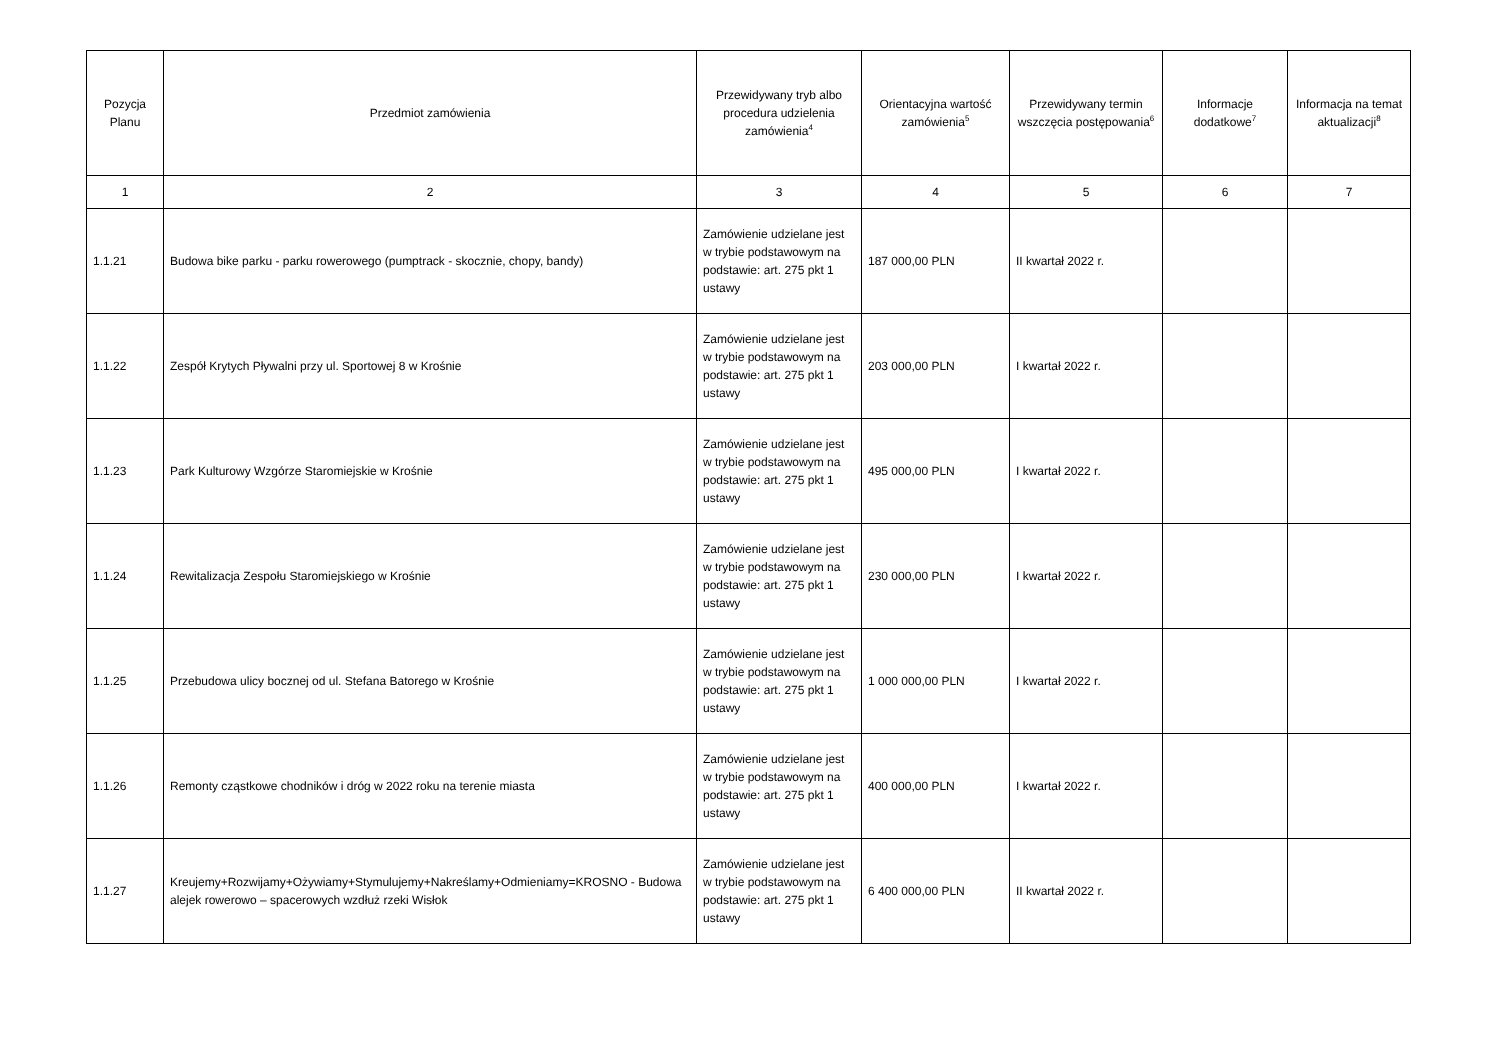| Pozycja Planu | Przedmiot zamówienia | Przewidywany tryb albo procedura udzielenia zamówienia<sup>4</sup> | Orientacyjna wartość zamówienia<sup>5</sup> | Przewidywany termin wszczęcia postępowania<sup>6</sup> | Informacje dodatkowe<sup>7</sup> | Informacja na temat aktualizacji<sup>8</sup> |
| --- | --- | --- | --- | --- | --- | --- |
| 1 | 2 | 3 | 4 | 5 | 6 | 7 |
| 1.1.21 | Budowa bike parku - parku rowerowego (pumptrack - skocznie, chopy, bandy) | Zamówienie udzielane jest w trybie podstawowym na podstawie: art. 275 pkt 1 ustawy | 187 000,00 PLN | II kwartał 2022 r. | | |
| 1.1.22 | Zespół Krytych Pływalni przy ul. Sportowej 8 w Krośnie | Zamówienie udzielane jest w trybie podstawowym na podstawie: art. 275 pkt 1 ustawy | 203 000,00 PLN | I kwartał 2022 r. | | |
| 1.1.23 | Park Kulturowy Wzgórze Staromiejskie w Krośnie | Zamówienie udzielane jest w trybie podstawowym na podstawie: art. 275 pkt 1 ustawy | 495 000,00 PLN | I kwartał 2022 r. | | |
| 1.1.24 | Rewitalizacja Zespołu Staromiejskiego w Krośnie | Zamówienie udzielane jest w trybie podstawowym na podstawie: art. 275 pkt 1 ustawy | 230 000,00 PLN | I kwartał 2022 r. | | |
| 1.1.25 | Przebudowa ulicy bocznej od ul. Stefana Batorego w Krośnie | Zamówienie udzielane jest w trybie podstawowym na podstawie: art. 275 pkt 1 ustawy | 1 000 000,00 PLN | I kwartał 2022 r. | | |
| 1.1.26 | Remonty cząstkowe chodników i dróg w 2022 roku na terenie miasta | Zamówienie udzielane jest w trybie podstawowym na podstawie: art. 275 pkt 1 ustawy | 400 000,00 PLN | I kwartał 2022 r. | | |
| 1.1.27 | Kreujemy+Rozwijamy+Ożywiamy+Stymulujemy+Nakreślamy+Odmieniamy=KROSNO - Budowa alejek rowerowo – spacerowych wzdłuż rzeki Wisłok | Zamówienie udzielane jest w trybie podstawowym na podstawie: art. 275 pkt 1 ustawy | 6 400 000,00 PLN | II kwartał 2022 r. | | |